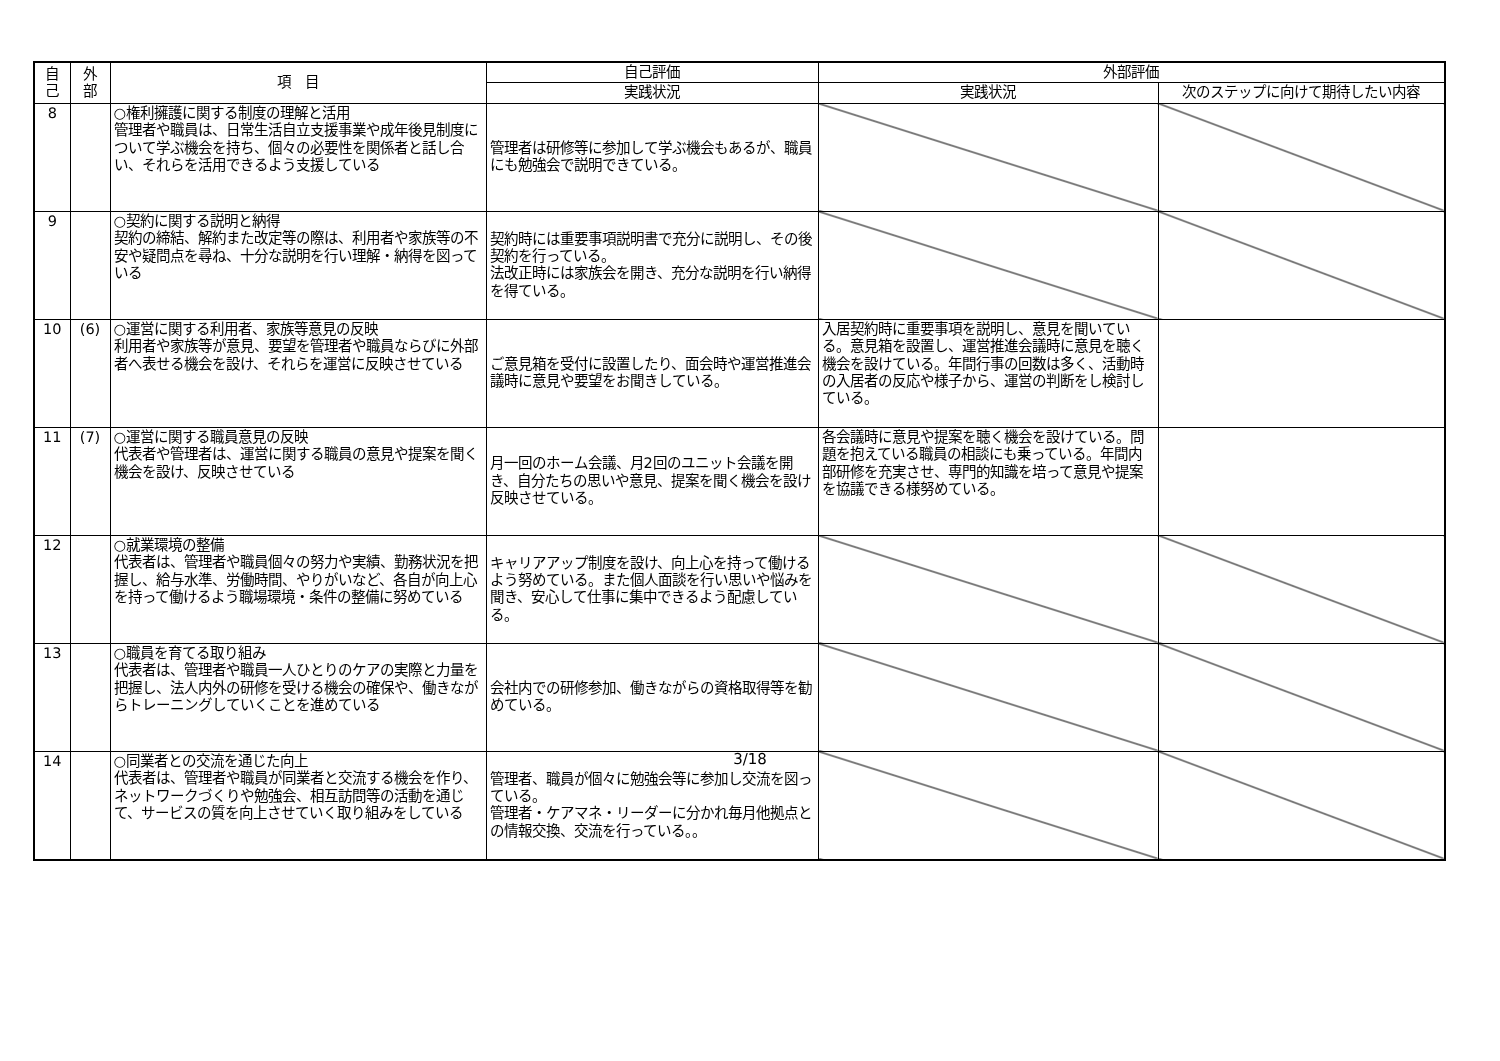| 自 己 | 外 部 | 項 目 | 自己評価 | 外部評価 | |
| --- | --- | --- | --- | --- | --- |
| | | | 実践状況 | 実践状況 | 次のステップに向けて期待したい内容 |
| 8 | | ○権利擁護に関する制度の理解と活用 管理者や職員は、日常生活自立支援事業や成年後見制度について学ぶ機会を持ち、個々の必要性を関係者と話し合い、それらを活用できるよう支援している | 管理者は研修等に参加して学ぶ機会もあるが、職員にも勉強会で説明できている。 | | |
| 9 | | ○契約に関する説明と納得 契約の締結、解約また改定等の際は、利用者や家族等の不安や疑問点を尋ね、十分な説明を行い理解・納得を図っている | 契約時には重要事項説明書で充分に説明し、その後契約を行っている。 法改正時には家族会を開き、充分な説明を行い納得を得ている。 | | |
| 10 | (6) | ○運営に関する利用者、家族等意見の反映 利用者や家族等が意見、要望を管理者や職員ならびに外部者へ表せる機会を設け、それらを運営に反映させている | ご意見箱を受付に設置したり、面会時や運営推進会議時に意見や要望をお聞きしている。 | 入居契約時に重要事項を説明し、意見を聞いている。意見箱を設置し、運営推進会議時に意見を聴く機会を設けている。年間行事の回数は多く、活動時の入居者の反応や様子から、運営の判断をし検討している。 | |
| 11 | (7) | ○運営に関する職員意見の反映 代表者や管理者は、運営に関する職員の意見や提案を聞く機会を設け、反映させている | 月一回のホーム会議、月2回のユニット会議を開き、自分たちの思いや意見、提案を聞く機会を設け反映させている。 | 各会議時に意見や提案を聴く機会を設けている。問題を抱えている職員の相談にも乗っている。年間内部研修を充実させ、専門的知識を培って意見や提案を協議できる様努めている。 | |
| 12 | | ○就業環境の整備 代表者は、管理者や職員個々の努力や実績、勤務状況を把握し、給与水準、労働時間、やりがいなど、各自が向上心を持って働けるよう職場環境・条件の整備に努めている | キャリアアップ制度を設け、向上心を持って働けるよう努めている。また個人面談を行い思いや悩みを聞き、安心して仕事に集中できるよう配慮している。 | | |
| 13 | | ○職員を育てる取り組み 代表者は、管理者や職員一人ひとりのケアの実際と力量を把握し、法人内外の研修を受ける機会の確保や、働きながらトレーニングしていくことを進めている | 会社内での研修参加、働きながらの資格取得等を勧めている。 | | |
| 14 | | ○同業者との交流を通じた向上 代表者は、管理者や職員が同業者と交流する機会を作り、ネットワークづくりや勉強会、相互訪問等の活動を通じて、サービスの質を向上させていく取り組みをしている | 管理者、職員が個々に勉強会等に参加し交流を図っている。 管理者・ケアマネ・リーダーに分かれ毎月他拠点との情報交換、交流を行っている。。 | | |
3/18